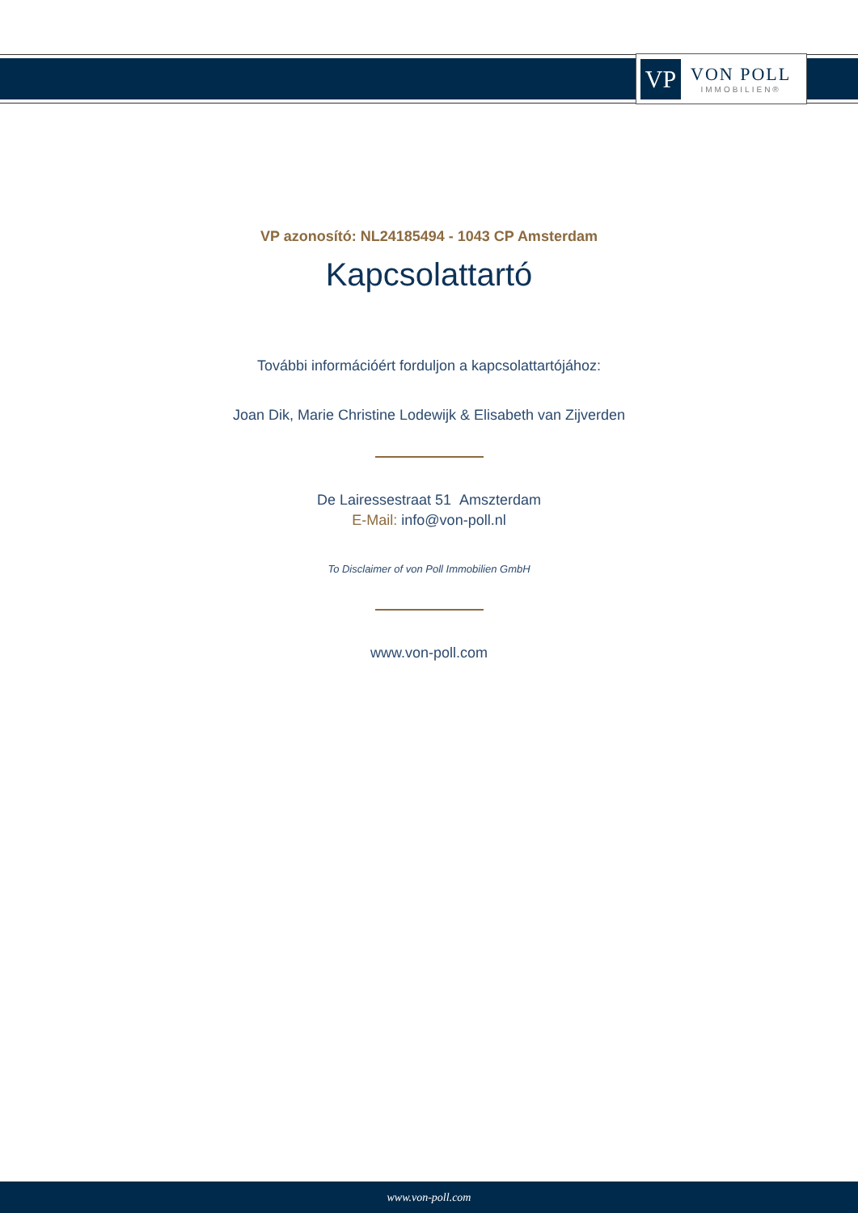VP
VON POLL
IMMOBILIEN®
VP azonosító: NL24185494 - 1043 CP Amsterdam
Kapcsolattartó
További információért forduljon a kapcsolattartójához:
Joan Dik, Marie Christine Lodewijk & Elisabeth van Zijverden
De Lairessestraat 51 Amszterdam
E-Mail: info@von-poll.nl
To Disclaimer of von Poll Immobilien GmbH
www.von-poll.com
www.von-poll.com